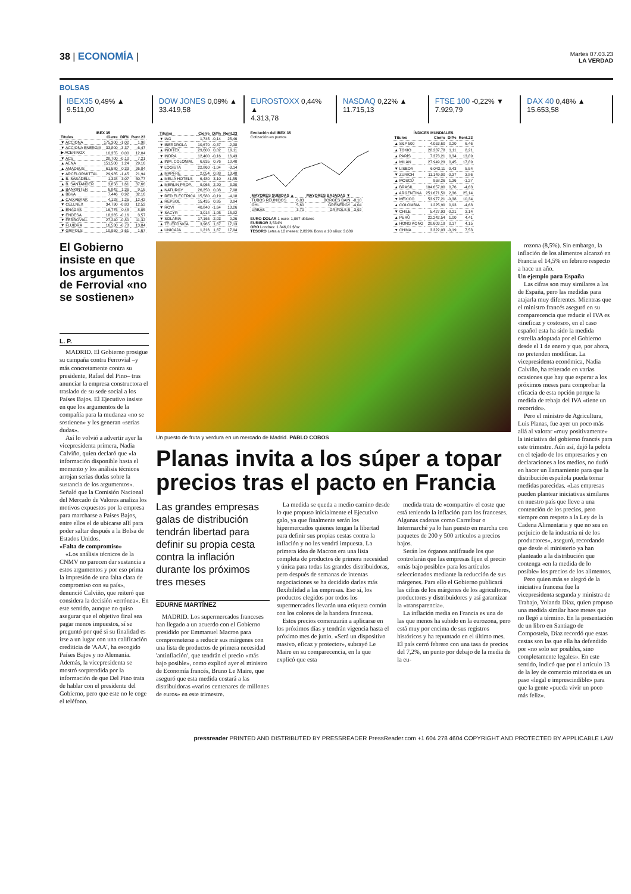38 | ECONOMÍA |
Martes 07.03.23
LA VERDAD
BOLSAS
IBEX35 0,49% ▲
9.511,00
DOW JONES 0,09% ▲
33.419,58
EUROSTOXX 0,44% ▲
4.313,78
NASDAQ 0,22% ▲
11.715,13
FTSE 100 -0,22% ▼
7.929,79
DAX 40 0,48% ▲
15.653,58
IBEX 35
| Títulos | Cierre | Dif% | Rent.23 |
| --- | --- | --- | --- |
| ▼ ACCIONA | 175,300 | -1,02 | 1,98 |
| ▼ ACCIONA ENERGIA | 33,800 | -3,37 | -6,47 |
| ▶ ACERINOX | 10,355 | 0,00 | 12,04 |
| ▼ ACS | 28,700 | -0,10 | 7,21 |
| ▲ AENA | 151,500 | 1,24 | 29,16 |
| ▲ AMADEUS | 61,580 | 0,33 | 26,84 |
| ▼ ARCELORMITTAL | 29,985 | -1,45 | 21,94 |
| ▲ B. SABADELL | 1,328 | 3,07 | 50,77 |
| ▲ B. SANTANDER | 3,858 | 1,61 | 37,66 |
| ▲ BANKINTER | 6,842 | 1,36 | 9,16 |
| ▲ BBVA | 7,446 | 0,92 | 32,16 |
| ▲ CAIXABANK | 4,128 | 1,25 | 12,42 |
| ▼ CELLNEX | 34,790 | -0,83 | 12,52 |
| ▲ ENAGAS | 16,775 | 0,48 | 8,05 |
| ▼ ENDESA | 18,265 | -0,16 | 3,57 |
| ▼ FERROVIAL | 27,240 | -0,80 | 11,32 |
| ▼ FLUIDRA | 16,530 | -0,78 | 13,84 |
| ▼ GRIFOLS | 10,950 | -3,61 | 1,67 |
| Títulos | Cierre | Dif% | Rent.23 |
| --- | --- | --- | --- |
| ▼ IAG | 1,745 | -0,14 | 25,46 |
| ▼ IBERDROLA | 10,670 | -0,37 | -2,38 |
| ▲ INDITEX | 29,600 | 0,82 | 19,11 |
| ▼ INDRA | 12,400 | -0,16 | 16,43 |
| ▲ INM. COLONIAL | 6,635 | 0,76 | 10,40 |
| ▼ LOGISTA | 22,860 | -1,04 | -3,14 |
| ▲ MAPFRE | 2,054 | 0,88 | 13,48 |
| ▲ MELIÁ HOTELS | 6,480 | 3,10 | 41,55 |
| ▲ MERLIN PROP. | 9,065 | 2,20 | 3,30 |
| ▲ NATURGY | 26,250 | 0,08 | 7,98 |
| ▼ RED ELÉCTRICA | 15,580 | -0,19 | -4,18 |
| ▲ REPSOL | 15,435 | 0,95 | 3,94 |
| ▼ ROVI | 40,840 | -1,64 | 13,26 |
| ▼ SACYR | 3,014 | -1,05 | 15,92 |
| ▼ SOLARIA | 17,165 | -2,03 | 0,26 |
| ▲ TELEFÓNICA | 3,965 | 1,67 | 17,13 |
| ▲ UNICAJA | 1,216 | 1,67 | 17,94 |
Evolución del IBEX 35
Cotización en puntos
| MAYORES SUBIDAS ▲ | | MAYORES BAJADAS ▼ | |
| --- | --- | --- | --- |
| TUBOS REUNIDOS | 6,83 | BORGES BAIN | -8,18 |
| OHL | 5,60 | GRENERGY | -4,04 |
| URBAS | 3,70 | GRIFOLS B | -3,92 |
EURO-DOLAR 1 euro: 1,067 dólares
EURIBOR 3,534%
ORO Londres: 1.846,01 $/oz
TESORO Letra a 12 meses: 2,839% Bono a 10 años: 3,689
ÍNDICES MUNDIALES
| Títulos | Cierre | Dif% | Rent.23 |
| --- | --- | --- | --- |
| ▲ S&P 500 | 4.053,60 | 0,20 | 6,46 |
| ▲ TOKIO | 28.237,78 | 1,11 | 8,21 |
| ▲ PARÍS | 7.373,21 | 0,34 | 13,89 |
| ▲ MILÁN | 27.949,29 | 0,45 | 17,89 |
| ▼ LISBOA | 6.043,11 | -0,43 | 5,54 |
| ▼ ZURICH | 11.149,00 | -0,37 | 3,86 |
| ▲ MOSCÚ | 958,26 | 1,36 | -1,27 |
| ▲ BRASIL | 104.657,00 | 0,76 | -4,63 |
| ▲ ARGENTINA | 251.671,50 | 2,36 | 25,14 |
| ▼ MÉXICO | 53.977,21 | -0,38 | 10,34 |
| ▲ COLOMBIA | 1.225,90 | 0,93 | -4,68 |
| ▼ CHILE | 5.427,93 | -0,21 | 3,14 |
| ▲ PERÚ | 22.242,54 | 1,00 | 4,41 |
| ▲ HONG KONG | 20.603,19 | 0,17 | 4,15 |
| ▼ CHINA | 3.322,03 | -0,19 | 7,53 |
El Gobierno insiste en que los argumentos de Ferrovial «no se sostienen»
L. P.
MADRID. El Gobierno prosigue su campaña contra Ferrovial –y más concretamente contra su presidente, Rafael del Pino– tras anunciar la empresa constructora el traslado de su sede social a los Países Bajos. El Ejecutivo insiste en que los argumentos de la compañía para la mudanza «no se sostienen» y les generan «serias dudas».
Así lo volvió a advertir ayer la vicepresidenta primera, Nadia Calviño, quien declaró que «la información disponible hasta el momento y los análisis técnicos arrojan serias dudas sobre la sustancia de los argumentos». Señaló que la Comisión Nacional del Mercado de Valores analiza los motivos expuestos por la empresa para marcharse a Países Bajos, entre ellos el de ubicarse allí para poder saltar después a la Bolsa de Estados Unidos.
«Falta de compromiso»
«Los análisis técnicos de la CNMV no parecen dar sustancia a estos argumentos y por eso prima la impresión de una falta clara de compromiso con su país», denunció Calviño, que reiteró que considera la decisión «errónea». En este sentido, aunque no quiso asegurar que el objetivo final sea pagar menos impuestos, sí se preguntó por qué si su finalidad es irse a un lugar con una calificación crediticia de 'AAA', ha escogido Países Bajos y no Alemania. Además, la vicepresidenta se mostró sorprendida por la información de que Del Pino trata de hablar con el presidente del Gobierno, pero que este no le coge el teléfono.
Un puesto de fruta y verdura en un mercado de Madrid. PABLO COBOS
Planas invita a los súper a topar precios tras el pacto en Francia
Las grandes empresas galas de distribución tendrán libertad para definir su propia cesta contra la inflación durante los próximos tres meses
EDURNE MARTÍNEZ
MADRID. Los supermercados franceses han llegado a un acuerdo con el Gobierno presidido por Emmanuel Macron para comprometerse a reducir sus márgenes con una lista de productos de primera necesidad 'antinflación', que tendrán el precio «más bajo posible», como explicó ayer el ministro de Economía francés, Bruno Le Maire, que aseguró que esta medida costará a las distribuidoras «varios centenares de millones de euros» en este trimestre.
La medida se queda a medio camino desde lo que propuso inicialmente el Ejecutivo galo, ya que finalmente serán los hipermercados quienes tengan la libertad para definir sus propias cestas contra la inflación y no les vendrá impuesta. La primera idea de Macron era una lista completa de productos de primera necesidad y única para todas las grandes distribuidoras, pero después de semanas de intentas negociaciones se ha decidido darles más flexibilidad a las empresas. Eso sí, los productos elegidos por todos los supermercados llevarán una etiqueta común con los colores de la bandera francesa.
Estos precios comenzarán a aplicarse en los próximos días y tendrán vigencia hasta el próximo mes de junio. «Será un dispositivo masivo, eficaz y protector», subrayó Le Maire en su comparecencia, en la que explicó que esta
medida trata de «compartir» el coste que está teniendo la inflación para los franceses. Algunas cadenas como Carrefour o Intermarché ya lo han puesto en marcha con paquetes de 200 y 500 artículos a precios bajos.
Serán los órganos antifraude los que controlarán que las empresas fijen el precio «más bajo posible» para los artículos seleccionados mediante la reducción de sus márgenes. Para ello el Gobierno publicará las cifras de los márgenes de los agricultores, productores y distribuidores y así garantizar la «transparencia».
La inflación media en Francia es una de las que menos ha subido en la eurozona, pero está muy por encima de sus registros históricos y ha repuntado en el último mes. El país cerró febrero con una tasa de precios del 7,2%, un punto por debajo de la media de la eu-
rozona (8,5%). Sin embargo, la inflación de los alimentos alcanzó en Francia el 14,5% en febrero respecto a hace un año.
Un ejemplo para España
Las cifras son muy similares a las de España, pero las medidas para atajarla muy diferentes. Mientras que el ministro francés aseguró en su comparecencia que reducir el IVA es «ineficaz y costoso», en el caso español esta ha sido la medida estrella adoptada por el Gobierno desde el 1 de enero y que, por ahora, no pretenden modificar. La vicepresidenta económica, Nadia Calviño, ha reiterado en varias ocasiones que hay que esperar a los próximos meses para comprobar la eficacia de esta opción porque la medida de rebaja del IVA «tiene un recorrido».
Pero el ministro de Agricultura, Luis Planas, fue ayer un poco más allá al valorar «muy positivamente» la iniciativa del gobierno francés para este trimestre. Aún así, dejó la pelota en el tejado de los empresarios y en declaraciones a los medios, no dudó en hacer un llamamiento para que la distribución española pueda tomar medidas parecidas. «Las empresas pueden plantear iniciativas similares en nuestro país que lleve a una contención de los precios, pero siempre con respeto a la Ley de la Cadena Alimentaria y que no sea en perjuicio de la industria ni de los productores», aseguró, recordando que desde el ministerio ya han planteado a la distribución que contenga «en la medida de lo posible» los precios de los alimentos.
Pero quien más se alegró de la iniciativa francesa fue la vicepresidenta segunda y ministra de Trabajo, Yolanda Díaz, quien propuso una medida similar hace meses que no llegó a término. En la presentación de un libro en Santiago de Compostela, Díaz recordó que estas cestas son las que ella ha defendido por «no solo ser posibles, sino completamente legales». En este sentido, indicó que por el artículo 13 de la ley de comercio minorista es un paso «legal e imprescindible» para que la gente «pueda vivir un poco más feliz».
pressreader PRINTED AND DISTRIBUTED BY PRESSREADER PressReader.com +1 604 278 4604 COPYRIGHT AND PROTECTED BY APPLICABLE LAW